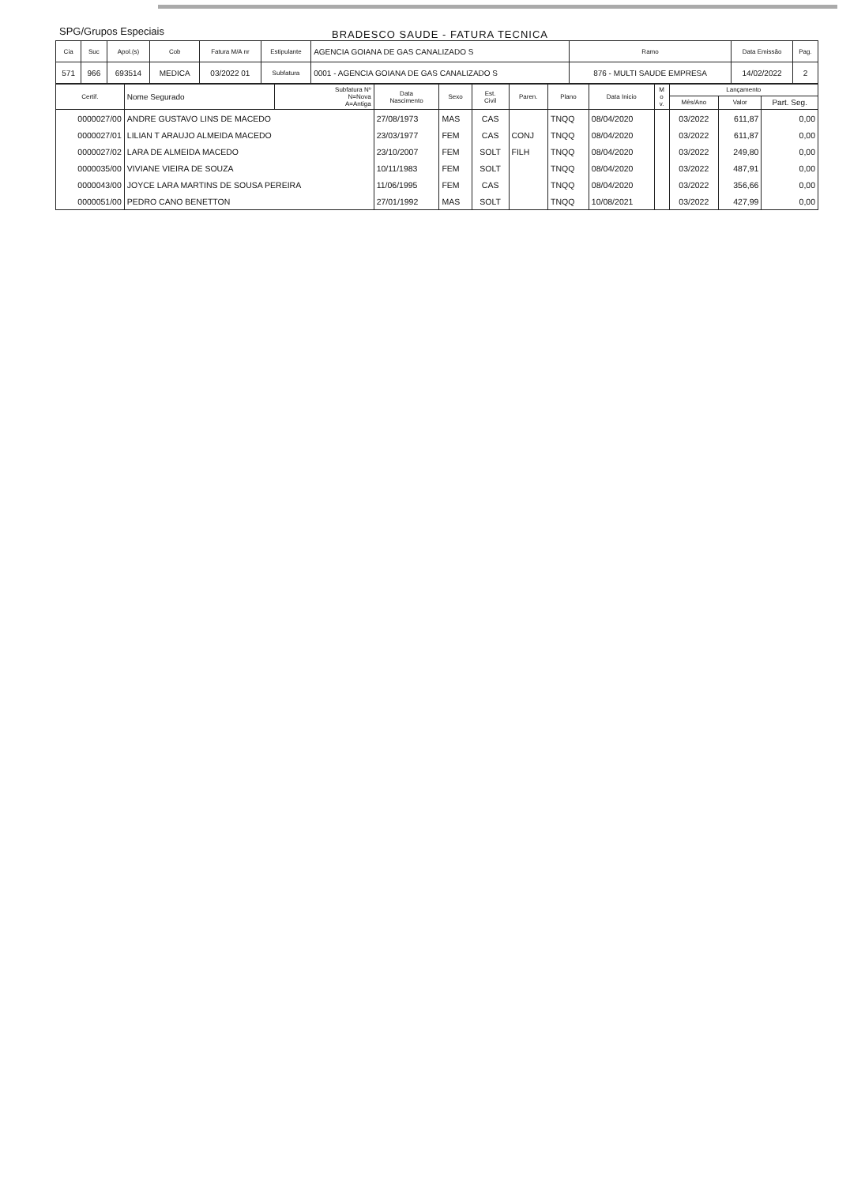SPG/Grupos Especiais
BRADESCO SAUDE - FATURA TECNICA
| Cia | Suc | Apol.(s) | Cob | Fatura M/A nr | Estipulante | AGENCIA GOIANA DE GAS CANALIZADO S | Ramo | Data Emissão | Pag. |
| 571 | 966 | 693514 | MEDICA | 03/2022 01 | Subfatura | 0001 - AGENCIA GOIANA DE GAS CANALIZADO S | 876 - MULTI SAUDE EMPRESA | 14/02/2022 | 2 |
| Certif. | Nome Segurado | Subfatura Nº N=Nova A=Antiga | Data Nascimento | Sexo | Est. Civil | Paren. | Plano | Data Inicio | M o v. | Lançamento | | |
| --- | --- | --- | --- | --- | --- | --- | --- | --- | --- | --- | --- | --- |
| | | | | | | | | | | Mês/Ano | Valor | Part. Seg. |
| 0000027/00 | ANDRE GUSTAVO LINS DE MACEDO | | 27/08/1973 | MAS | CAS | | TNQQ | 08/04/2020 | | 03/2022 | 611,87 | 0,00 |
| 0000027/01 | LILIAN T ARAUJO ALMEIDA MACEDO | | 23/03/1977 | FEM | CAS | CONJ | TNQQ | 08/04/2020 | | 03/2022 | 611,87 | 0,00 |
| 0000027/02 | LARA DE ALMEIDA MACEDO | | 23/10/2007 | FEM | SOLT | FILH | TNQQ | 08/04/2020 | | 03/2022 | 249,80 | 0,00 |
| 0000035/00 | VIVIANE VIEIRA DE SOUZA | | 10/11/1983 | FEM | SOLT | | TNQQ | 08/04/2020 | | 03/2022 | 487,91 | 0,00 |
| 0000043/00 | JOYCE LARA MARTINS DE SOUSA PEREIRA | | 11/06/1995 | FEM | CAS | | TNQQ | 08/04/2020 | | 03/2022 | 356,66 | 0,00 |
| 0000051/00 | PEDRO CANO BENETTON | | 27/01/1992 | MAS | SOLT | | TNQQ | 10/08/2021 | | 03/2022 | 427,99 | 0,00 |